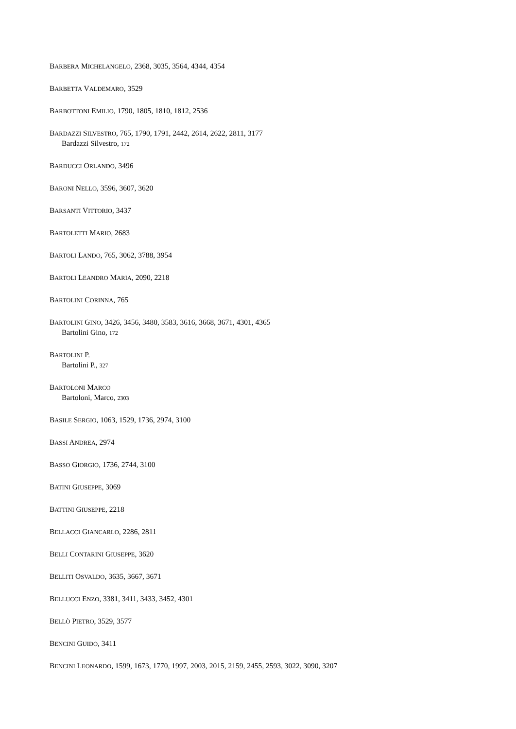BARBERA MICHELANGELO, 2368, 3035, 3564, 4344, 4354
BARBETTA VALDEMARO, 3529
BARBOTTONI EMILIO, 1790, 1805, 1810, 1812, 2536
BARDAZZI SILVESTRO, 765, 1790, 1791, 2442, 2614, 2622, 2811, 3177
Bardazzi Silvestro, 172
BARDUCCI ORLANDO, 3496
BARONI NELLO, 3596, 3607, 3620
BARSANTI VITTORIO, 3437
BARTOLETTI MARIO, 2683
BARTOLI LANDO, 765, 3062, 3788, 3954
BARTOLI LEANDRO MARIA, 2090, 2218
BARTOLINI CORINNA, 765
BARTOLINI GINO, 3426, 3456, 3480, 3583, 3616, 3668, 3671, 4301, 4365
Bartolini Gino, 172
BARTOLINI P.
Bartolini P., 327
BARTOLONI MARCO
Bartoloni, Marco, 2303
BASILE SERGIO, 1063, 1529, 1736, 2974, 3100
BASSI ANDREA, 2974
BASSO GIORGIO, 1736, 2744, 3100
BATINI GIUSEPPE, 3069
BATTINI GIUSEPPE, 2218
BELLACCI GIANCARLO, 2286, 2811
BELLI CONTARINI GIUSEPPE, 3620
BELLITI OSVALDO, 3635, 3667, 3671
BELLUCCI ENZO, 3381, 3411, 3433, 3452, 4301
BELLÒ PIETRO, 3529, 3577
BENCINI GUIDO, 3411
BENCINI LEONARDO, 1599, 1673, 1770, 1997, 2003, 2015, 2159, 2455, 2593, 3022, 3090, 3207